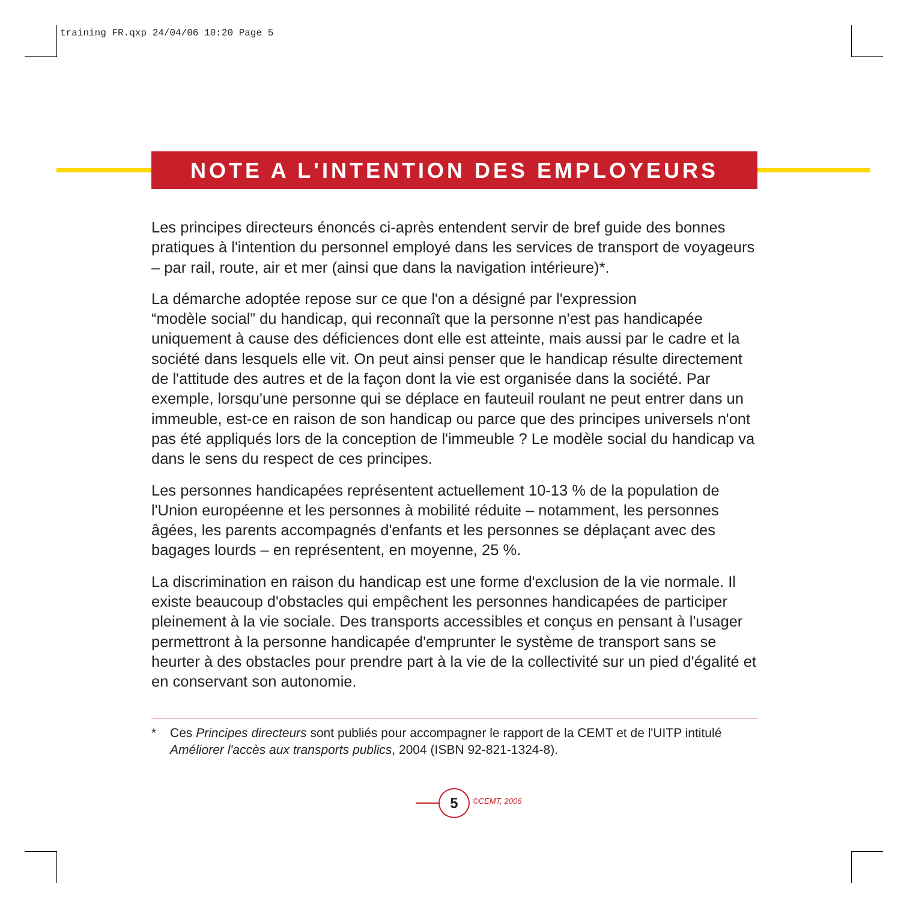training FR.qxp 24/04/06 10:20 Page 5
NOTE A L'INTENTION DES EMPLOYEURS
Les principes directeurs énoncés ci-après entendent servir de bref guide des bonnes pratiques à l'intention du personnel employé dans les services de transport de voyageurs – par rail, route, air et mer (ainsi que dans la navigation intérieure)*.
La démarche adoptée repose sur ce que l'on a désigné par l'expression
“modèle social” du handicap, qui reconnaît que la personne n'est pas handicapée uniquement à cause des déficiences dont elle est atteinte, mais aussi par le cadre et la société dans lesquels elle vit. On peut ainsi penser que le handicap résulte directement de l'attitude des autres et de la façon dont la vie est organisée dans la société. Par exemple, lorsqu'une personne qui se déplace en fauteuil roulant ne peut entrer dans un immeuble, est-ce en raison de son handicap ou parce que des principes universels n'ont pas été appliqués lors de la conception de l'immeuble ? Le modèle social du handicap va dans le sens du respect de ces principes.
Les personnes handicapées représentent actuellement 10-13 % de la population de l'Union européenne et les personnes à mobilité réduite – notamment, les personnes âgées, les parents accompagnés d'enfants et les personnes se déplaçant avec des bagages lourds – en représentent, en moyenne, 25 %.
La discrimination en raison du handicap est une forme d'exclusion de la vie normale. Il existe beaucoup d'obstacles qui empêchent les personnes handicapées de participer pleinement à la vie sociale. Des transports accessibles et conçus en pensant à l'usager permettront à la personne handicapée d'emprunter le système de transport sans se heurter à des obstacles pour prendre part à la vie de la collectivité sur un pied d'égalité et en conservant son autonomie.
* Ces Principes directeurs sont publiés pour accompagner le rapport de la CEMT et de l'UITP intitulé Améliorer l'accès aux transports publics, 2004 (ISBN 92-821-1324-8).
5 ©CEMT, 2006